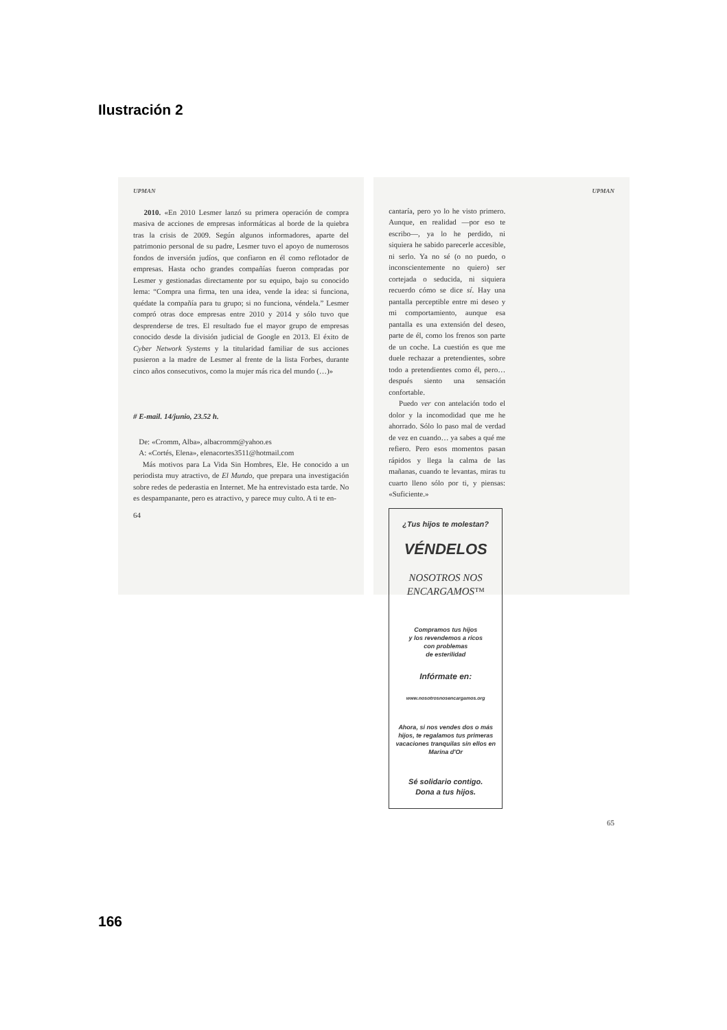Ilustración 2
UPMAN
2010. «En 2010 Lesmer lanzó su primera operación de compra masiva de acciones de empresas informáticas al borde de la quiebra tras la crisis de 2009. Según algunos informadores, aparte del patrimonio personal de su padre, Lesmer tuvo el apoyo de numerosos fondos de inversión judíos, que confiaron en él como reflotador de empresas. Hasta ocho grandes compañías fueron compradas por Lesmer y gestionadas directamente por su equipo, bajo su conocido lema: “Compra una firma, ten una idea, vende la idea: si funciona, quédate la compañía para tu grupo; si no funciona, véndela.” Lesmer compró otras doce empresas entre 2010 y 2014 y sólo tuvo que desprenderse de tres. El resultado fue el mayor grupo de empresas conocido desde la división judicial de Google en 2013. El éxito de Cyber Network Systems y la titularidad familiar de sus acciones pusieron a la madre de Lesmer al frente de la lista Forbes, durante cinco años consecutivos, como la mujer más rica del mundo (…)»
# E-mail. 14/junio, 23.52 h.
De: «Cromm, Alba», albacromm@yahoo.es
A: «Cortés, Elena», elenacortes3511@hotmail.com
Más motivos para La Vida Sin Hombres, Ele. He conocido a un periodista muy atractivo, de El Mundo, que prepara una investigación sobre redes de pederastia en Internet. Me ha entrevistado esta tarde. No es despampanante, pero es atractivo, y parece muy culto. A ti te en-
64
UPMAN
cantaría, pero yo lo he visto primero. Aunque, en realidad —por eso te escribo—, ya lo he perdido, ni siquiera he sabido parecerle accesible, ni serlo. Ya no sé (o no puedo, o inconscientemente no quiero) ser cortejada o seducida, ni siquiera recuerdo cómo se dice sí. Hay una pantalla perceptible entre mi deseo y mi comportamiento, aunque esa pantalla es una extensión del deseo, parte de él, como los frenos son parte de un coche. La cuestión es que me duele rechazar a pretendientes, sobre todo a pretendientes como él, pero… después siento una sensación confortable.
Puedo ver con antelación todo el dolor y la incomodidad que me he ahorrado. Sólo lo paso mal de verdad de vez en cuando… ya sabes a qué me refiero. Pero esos momentos pasan rápidos y llega la calma de las mañanas, cuando te levantas, miras tu cuarto lleno sólo por ti, y piensas: «Suficiente.»
¿Tus hijos te molestan?
VÉNDELOS
NOSOTROS NOS ENCARGAMOS™
Compramos tus hijos
y los revendemos a ricos
con problemas
de esterilidad
Infórmate en:
www.nosotrosnosencargamos.org
Ahora, si nos vendes dos o más hijos, te regalamos tus primeras vacaciones tranquilas sin ellos en Marina d'Or
Sé solidario contigo.
Dona a tus hijos.
65
166